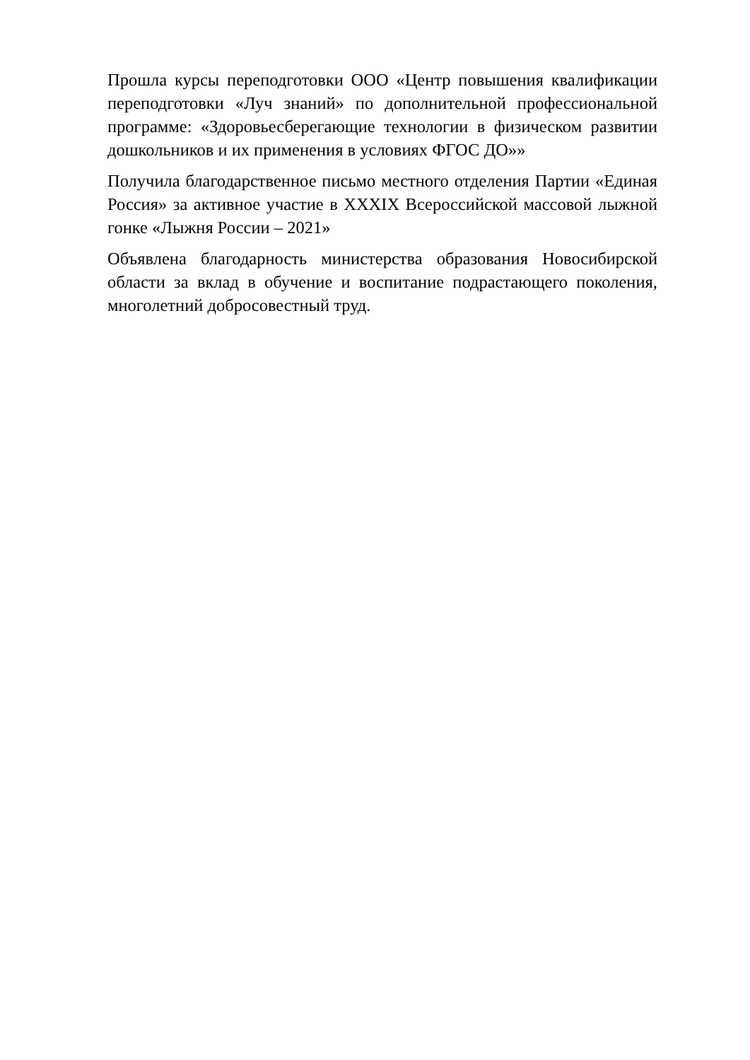Прошла курсы переподготовки ООО «Центр повышения квалификации переподготовки «Луч знаний» по дополнительной профессиональной программе: «Здоровьесберегающие технологии в физическом развитии дошкольников и их применения в условиях ФГОС ДО»»
Получила благодарственное письмо местного отделения Партии «Единая Россия» за активное участие в XXXIX Всероссийской массовой лыжной гонке «Лыжня России – 2021»
Объявлена благодарность министерства образования Новосибирской области за вклад в обучение и воспитание подрастающего поколения, многолетний добросовестный труд.